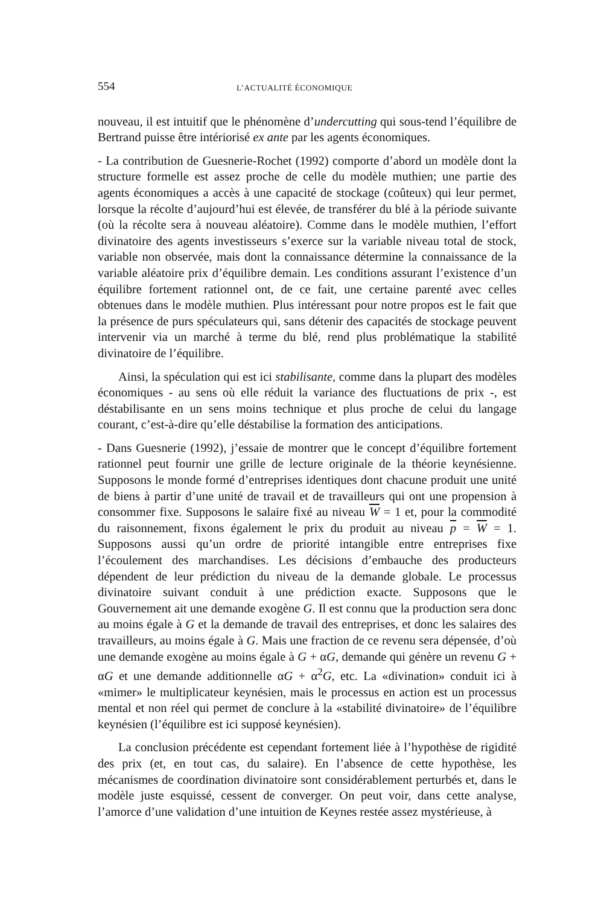554 L’ACTUALITÉ ÉCONOMIQUE
nouveau, il est intuitif que le phénomène d’undercutting qui sous-tend l’équilibre de Bertrand puisse être intériorisé ex ante par les agents économiques.
- La contribution de Guesnerie-Rochet (1992) comporte d’abord un modèle dont la structure formelle est assez proche de celle du modèle muthien; une partie des agents économiques a accès à une capacité de stockage (coûteux) qui leur permet, lorsque la récolte d’aujourd’hui est élevée, de transférer du blé à la période suivante (où la récolte sera à nouveau aléatoire). Comme dans le modèle muthien, l’effort divinatoire des agents investisseurs s’exerce sur la variable niveau total de stock, variable non observée, mais dont la connaissance détermine la connaissance de la variable aléatoire prix d’équilibre demain. Les conditions assurant l’existence d’un équilibre fortement rationnel ont, de ce fait, une certaine parenté avec celles obtenues dans le modèle muthien. Plus intéressant pour notre propos est le fait que la présence de purs spéculateurs qui, sans détenir des capacités de stockage peuvent intervenir via un marché à terme du blé, rend plus problématique la stabilité divinatoire de l’équilibre.
Ainsi, la spéculation qui est ici stabilisante, comme dans la plupart des modèles économiques - au sens où elle réduit la variance des fluctuations de prix -, est déstabilisante en un sens moins technique et plus proche de celui du langage courant, c’est-à-dire qu’elle déstabilise la formation des anticipations.
- Dans Guesnerie (1992), j’essaie de montrer que le concept d’équilibre fortement rationnel peut fournir une grille de lecture originale de la théorie keynésienne. Supposons le monde formé d’entreprises identiques dont chacune produit une unité de biens à partir d’une unité de travail et de travailleurs qui ont une propension à consommer fixe. Supposons le salaire fixé au niveau W = 1 et, pour la commodité du raisonnement, fixons également le prix du produit au niveau p = W = 1. Supposons aussi qu’un ordre de priorité intangible entre entreprises fixe l’écoulement des marchandises. Les décisions d’embauche des producteurs dépendent de leur prédiction du niveau de la demande globale. Le processus divinatoire suivant conduit à une prédiction exacte. Supposons que le Gouvernement ait une demande exogène G. Il est connu que la production sera donc au moins égale à G et la demande de travail des entreprises, et donc les salaires des travailleurs, au moins égale à G. Mais une fraction de ce revenu sera dépensée, d’où une demande exogène au moins égale à G + αG, demande qui génère un revenu G + αG et une demande additionnelle αG + α<sup>2</sup>G, etc. La «divination» conduit ici à «mimer» le multiplicateur keynésien, mais le processus en action est un processus mental et non réel qui permet de conclure à la «stabilité divinatoire» de l’équilibre keynésien (l’équilibre est ici supposé keynésien).
La conclusion précédente est cependant fortement liée à l’hypothèse de rigidité des prix (et, en tout cas, du salaire). En l’absence de cette hypothèse, les mécanismes de coordination divinatoire sont considérablement perturbés et, dans le modèle juste esquissé, cessent de converger. On peut voir, dans cette analyse, l’amorce d’une validation d’une intuition de Keynes restée assez mystérieuse, à